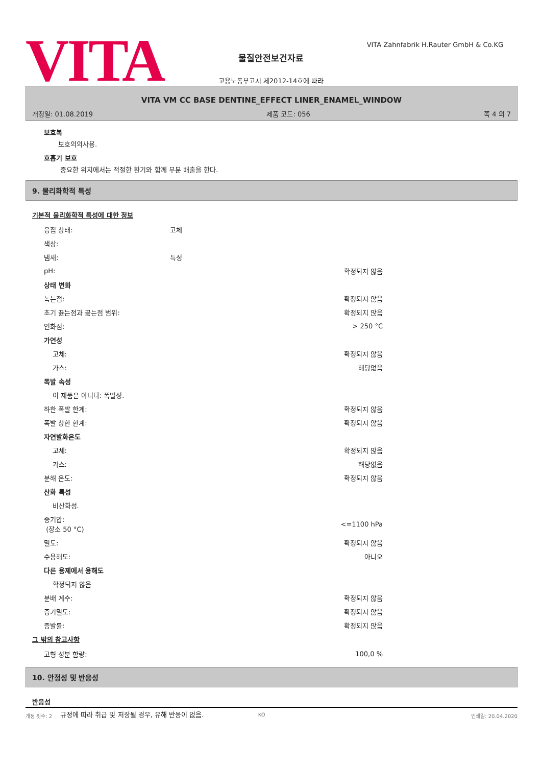VITA
VITA Zahnfabrik H.Rauter GmbH & Co.KG
물질안전보건자료
고용노동부고시 제2012-14호에 따라
VITA VM CC BASE DENTINE_EFFECT LINER_ENAMEL_WINDOW
개정일: 01.08.2019 제품 코드: 056 쪽 4 의 7
보호복
보호의의사용.
호흡기 보호
중요한 위치에서는 적절한 환기와 함께 부분 배출을 한다.
9. 물리화학적 특성
기본적 물리화학적 특성에 대한 정보
| 응집 상태: | 고체 | |
| 색상: | | |
| 냄새: | 특성 | |
| pH: | | 확정되지 않음 |
| 상태 변화 | | |
| 녹는점: | | 확정되지 않음 |
| 초기 끓는점과 끓는점 범위: | | 확정되지 않음 |
| 인화점: | | > 250 °C |
| 가연성 | | |
| 고체: | | 확정되지 않음 |
| 가스: | | 해당없음 |
| 폭발 속성 | | |
| 이 제품은 아니다: 폭발성. | | |
| 하한 폭발 한계: | | 확정되지 않음 |
| 폭발 상한 한계: | | 확정되지 않음 |
| 자연발화온도 | | |
| 고체: | | 확정되지 않음 |
| 가스: | | 해당없음 |
| 분해 온도: | | 확정되지 않음 |
| 산화 특성 | | |
| 비산화성. | | |
| 증기압: (장소 50 °C) | | <=1100 hPa |
| 밀도: | | 확정되지 않음 |
| 수용해도: | | 아니오 |
| 다른 용제에서 용해도 | | |
| 확정되지 않음 | | |
| 분배 계수: | | 확정되지 않음 |
| 증기밀도: | | 확정되지 않음 |
| 증발률: | | 확정되지 않음 |
그 밖의 참고사항
| 고형 성분 함량: | | 100,0 % |
10. 안정성 및 반응성
반응성
규정에 따라 취급 및 저장될 경우, 유해 반응이 없음.
개정 횟수: 2 KO 인쇄일: 20.04.2020